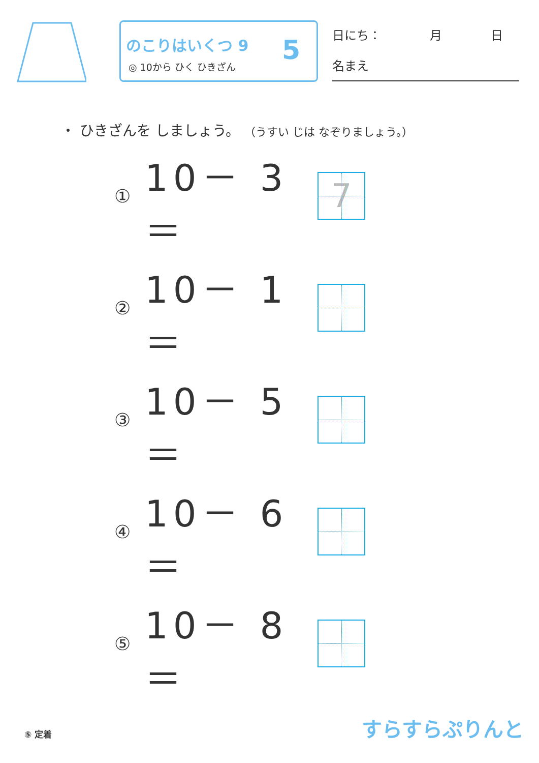のこりはいくつ 9
◎ 10から ひく ひきざん
5
日にち：　　　　月　　　　日
名まえ
・ ひきざんを しましょう。 （うすい じは なぞりましょう。）
① 10－ 3 ＝
7
② 10－ 1 ＝
③ 10－ 5 ＝
④ 10－ 6 ＝
⑤ 10－ 8 ＝
⑤ 定着 すらすらぷりんと